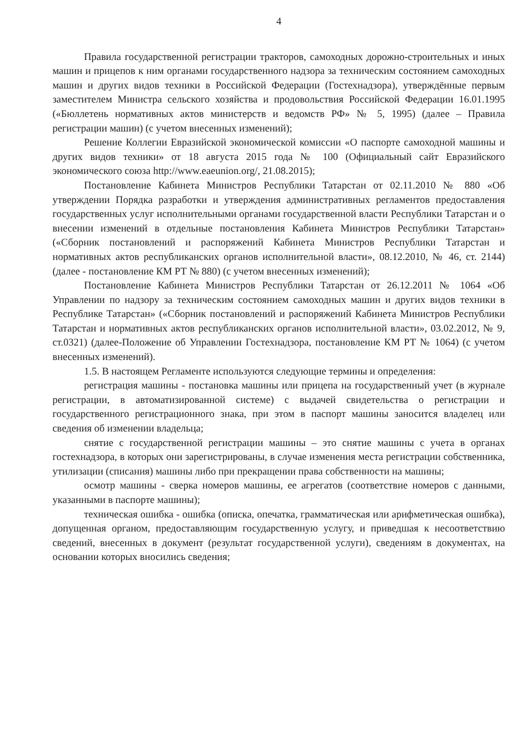4
Правила государственной регистрации тракторов, самоходных дорожно-строительных и иных машин и прицепов к ним органами государственного надзора за техническим состоянием самоходных машин и других видов техники в Российской Федерации (Гостехнадзора), утверждённые первым заместителем Министра сельского хозяйства и продовольствия Российской Федерации 16.01.1995 («Бюллетень нормативных актов министерств и ведомств РФ» № 5, 1995) (далее – Правила регистрации машин) (с учетом внесенных изменений);
Решение Коллегии Евразийской экономической комиссии «О паспорте самоходной машины и других видов техники» от 18 августа 2015 года № 100 (Официальный сайт Евразийского экономического союза http://www.eaeunion.org/, 21.08.2015);
Постановление Кабинета Министров Республики Татарстан от 02.11.2010 № 880 «Об утверждении Порядка разработки и утверждения административных регламентов предоставления государственных услуг исполнительными органами государственной власти Республики Татарстан и о внесении изменений в отдельные постановления Кабинета Министров Республики Татарстан» («Сборник постановлений и распоряжений Кабинета Министров Республики Татарстан и нормативных актов республиканских органов исполнительной власти», 08.12.2010, № 46, ст. 2144) (далее - постановление КМ РТ № 880) (с учетом внесенных изменений);
Постановление Кабинета Министров Республики Татарстан от 26.12.2011 № 1064 «Об Управлении по надзору за техническим состоянием самоходных машин и других видов техники в Республике Татарстан» («Сборник постановлений и распоряжений Кабинета Министров Республики Татарстан и нормативных актов республиканских органов исполнительной власти», 03.02.2012, № 9, ст.0321) (далее-Положение об Управлении Гостехнадзора, постановление КМ РТ № 1064) (с учетом внесенных изменений).
1.5. В настоящем Регламенте используются следующие термины и определения:
регистрация машины - постановка машины или прицепа на государственный учет (в журнале регистрации, в автоматизированной системе) с выдачей свидетельства о регистрации и государственного регистрационного знака, при этом в паспорт машины заносится владелец или сведения об изменении владельца;
снятие с государственной регистрации машины – это снятие машины с учета в органах гостехнадзора, в которых они зарегистрированы, в случае изменения места регистрации собственника, утилизации (списания) машины либо при прекращении права собственности на машины;
осмотр машины - сверка номеров машины, ее агрегатов (соответствие номеров с данными, указанными в паспорте машины);
техническая ошибка - ошибка (описка, опечатка, грамматическая или арифметическая ошибка), допущенная органом, предоставляющим государственную услугу, и приведшая к несоответствию сведений, внесенных в документ (результат государственной услуги), сведениям в документах, на основании которых вносились сведения;